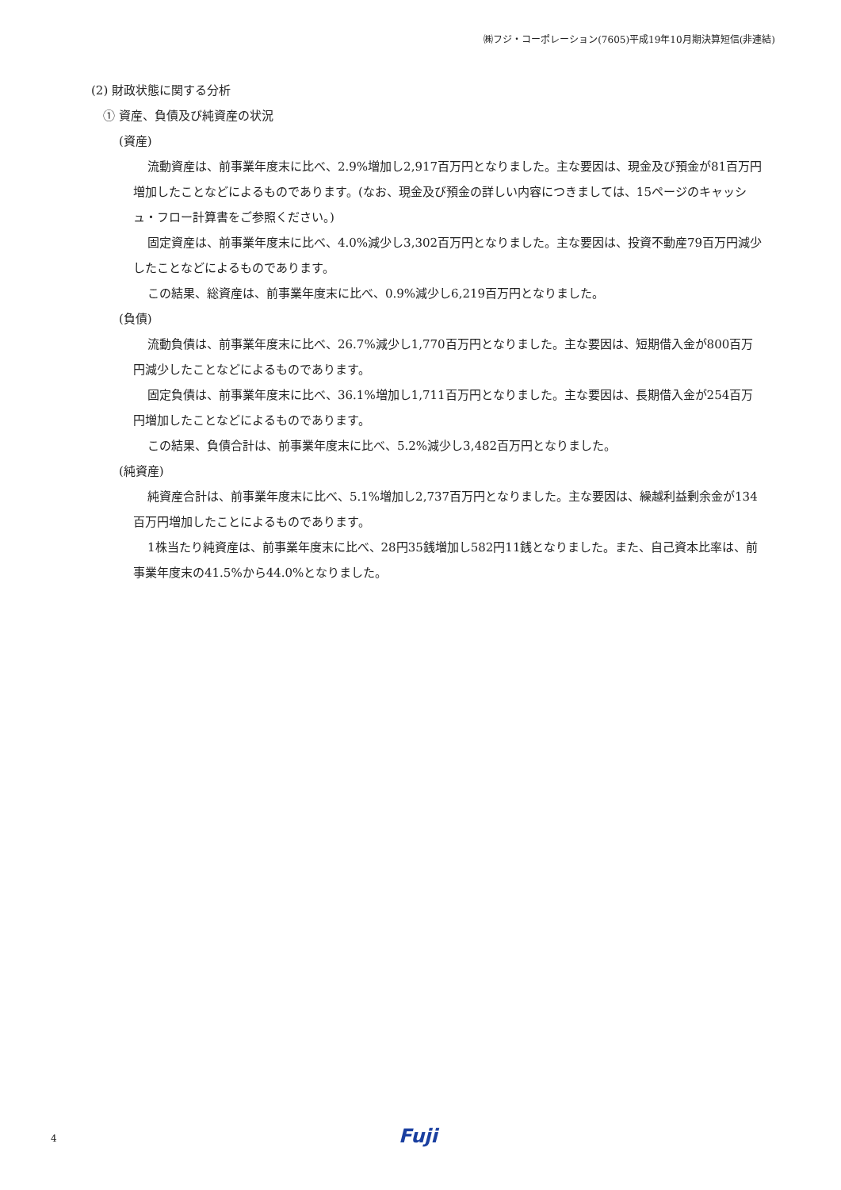㈱フジ・コーポレーション(7605)平成19年10月期決算短信(非連結)
(2) 財政状態に関する分析
① 資産、負債及び純資産の状況
(資産)
流動資産は、前事業年度末に比べ、2.9%増加し2,917百万円となりました。主な要因は、現金及び預金が81百万円増加したことなどによるものであります。(なお、現金及び預金の詳しい内容につきましては、15ページのキャッシュ・フロー計算書をご参照ください。)
固定資産は、前事業年度末に比べ、4.0%減少し3,302百万円となりました。主な要因は、投資不動産79百万円減少したことなどによるものであります。
この結果、総資産は、前事業年度末に比べ、0.9%減少し6,219百万円となりました。
(負債)
流動負債は、前事業年度末に比べ、26.7%減少し1,770百万円となりました。主な要因は、短期借入金が800百万円減少したことなどによるものであります。
固定負債は、前事業年度末に比べ、36.1%増加し1,711百万円となりました。主な要因は、長期借入金が254百万円増加したことなどによるものであります。
この結果、負債合計は、前事業年度末に比べ、5.2%減少し3,482百万円となりました。
(純資産)
純資産合計は、前事業年度末に比べ、5.1%増加し2,737百万円となりました。主な要因は、繰越利益剰余金が134百万円増加したことによるものであります。
1株当たり純資産は、前事業年度末に比べ、28円35銭増加し582円11銭となりました。また、自己資本比率は、前事業年度末の41.5%から44.0%となりました。
4 Fuji